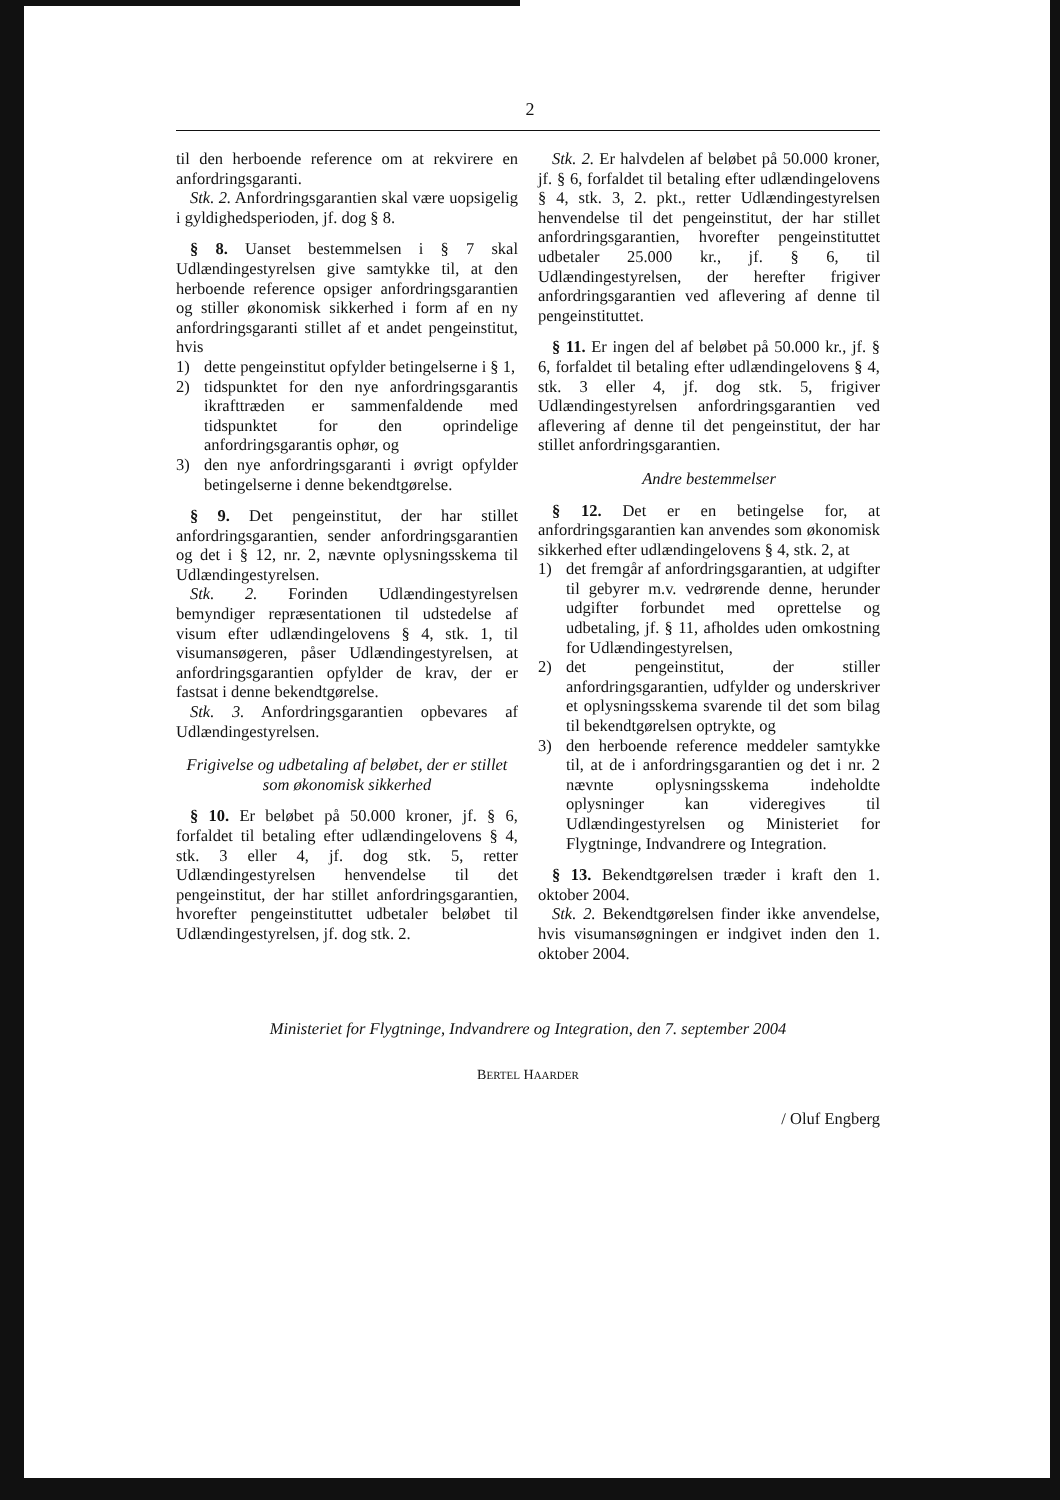2
til den herboende reference om at rekvirere en anfordringsgaranti.
Stk. 2. Anfordringsgarantien skal være uopsigelig i gyldighedsperioden, jf. dog § 8.
§ 8. Uanset bestemmelsen i § 7 skal Udlændingestyrelsen give samtykke til, at den herboende reference opsiger anfordringsgarantien og stiller økonomisk sikkerhed i form af en ny anfordringsgaranti stillet af et andet pengeinstitut, hvis
1) dette pengeinstitut opfylder betingelserne i § 1,
2) tidspunktet for den nye anfordringsgarantis ikrafttræden er sammenfaldende med tidspunktet for den oprindelige anfordringsgarantis ophør, og
3) den nye anfordringsgaranti i øvrigt opfylder betingelserne i denne bekendtgørelse.
§ 9. Det pengeinstitut, der har stillet anfordringsgarantien, sender anfordringsgarantien og det i § 12, nr. 2, nævnte oplysningsskema til Udlændingestyrelsen.
Stk. 2. Forinden Udlændingestyrelsen bemyndiger repræsentationen til udstedelse af visum efter udlændingelovens § 4, stk. 1, til visumansøgeren, påser Udlændingestyrelsen, at anfordringsgarantien opfylder de krav, der er fastsat i denne bekendtgørelse.
Stk. 3. Anfordringsgarantien opbevares af Udlændingestyrelsen.
Frigivelse og udbetaling af beløbet, der er stillet som økonomisk sikkerhed
§ 10. Er beløbet på 50.000 kroner, jf. § 6, forfaldet til betaling efter udlændingelovens § 4, stk. 3 eller 4, jf. dog stk. 5, retter Udlændingestyrelsen henvendelse til det pengeinstitut, der har stillet anfordringsgarantien, hvorefter pengeinstituttet udbetaler beløbet til Udlændingestyrelsen, jf. dog stk. 2.
Stk. 2. Er halvdelen af beløbet på 50.000 kroner, jf. § 6, forfaldet til betaling efter udlændingelovens § 4, stk. 3, 2. pkt., retter Udlændingestyrelsen henvendelse til det pengeinstitut, der har stillet anfordringsgarantien, hvorefter pengeinstituttet udbetaler 25.000 kr., jf. § 6, til Udlændingestyrelsen, der herefter frigiver anfordringsgarantien ved aflevering af denne til pengeinstituttet.
§ 11. Er ingen del af beløbet på 50.000 kr., jf. § 6, forfaldet til betaling efter udlændingelovens § 4, stk. 3 eller 4, jf. dog stk. 5, frigiver Udlændingestyrelsen anfordringsgarantien ved aflevering af denne til det pengeinstitut, der har stillet anfordringsgarantien.
Andre bestemmelser
§ 12. Det er en betingelse for, at anfordringsgarantien kan anvendes som økonomisk sikkerhed efter udlændingelovens § 4, stk. 2, at
1) det fremgår af anfordringsgarantien, at udgifter til gebyrer m.v. vedrørende denne, herunder udgifter forbundet med oprettelse og udbetaling, jf. § 11, afholdes uden omkostning for Udlændingestyrelsen,
2) det pengeinstitut, der stiller anfordringsgarantien, udfylder og underskriver et oplysningsskema svarende til det som bilag til bekendtgørelsen optrykte, og
3) den herboende reference meddeler samtykke til, at de i anfordringsgarantien og det i nr. 2 nævnte oplysningsskema indeholdte oplysninger kan videregives til Udlændingestyrelsen og Ministeriet for Flygtninge, Indvandrere og Integration.
§ 13. Bekendtgørelsen træder i kraft den 1. oktober 2004.
Stk. 2. Bekendtgørelsen finder ikke anvendelse, hvis visumansøgningen er indgivet inden den 1. oktober 2004.
Ministeriet for Flygtninge, Indvandrere og Integration, den 7. september 2004
BERTEL HAARDER
/ Oluf Engberg